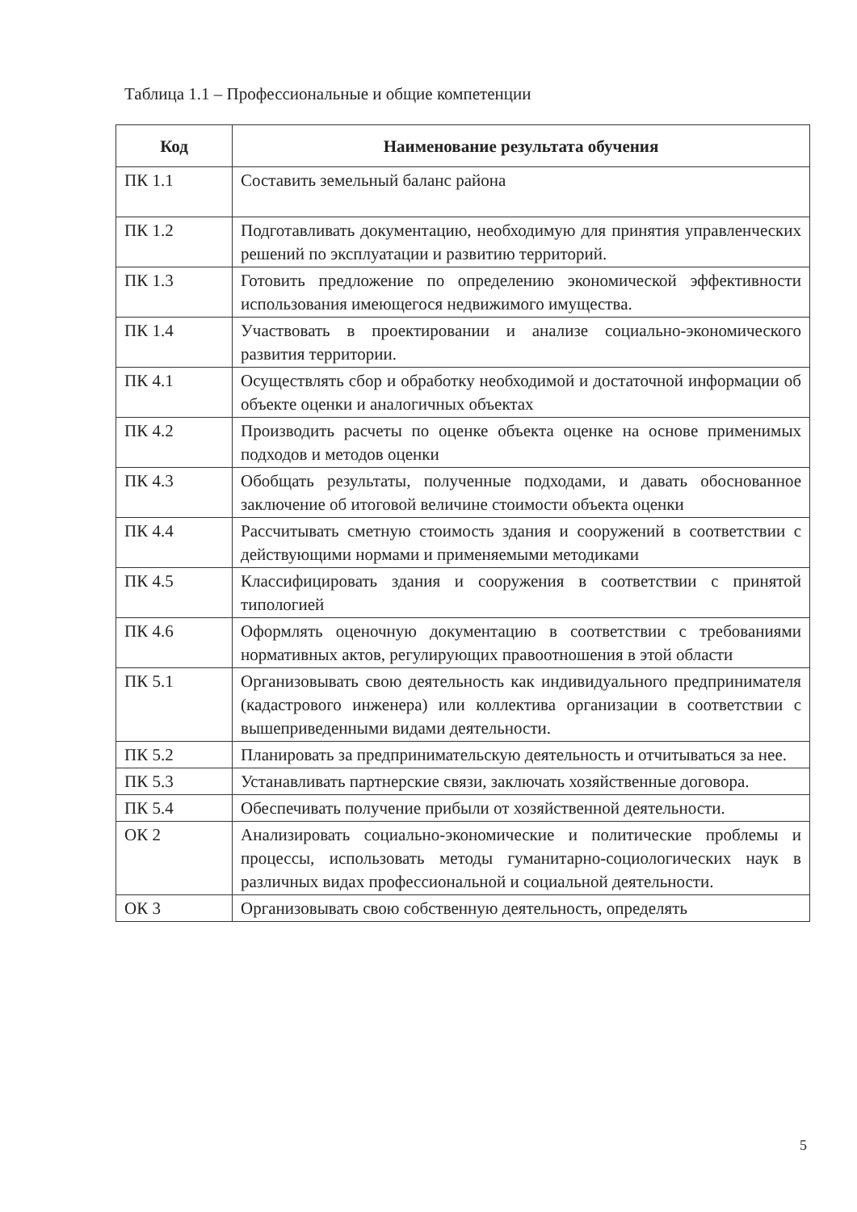Таблица 1.1 – Профессиональные и общие компетенции
| Код | Наименование результата обучения |
| --- | --- |
| ПК 1.1 | Составить земельный баланс района |
| ПК 1.2 | Подготавливать документацию, необходимую для принятия управленческих решений по эксплуатации и развитию территорий. |
| ПК 1.3 | Готовить предложение по определению экономической эффективности использования имеющегося недвижимого имущества. |
| ПК 1.4 | Участвовать в проектировании и анализе социально-экономического развития территории. |
| ПК 4.1 | Осуществлять сбор и обработку необходимой и достаточной информации об объекте оценки и аналогичных объектах |
| ПК 4.2 | Производить расчеты по оценке объекта оценке на основе применимых подходов и методов оценки |
| ПК 4.3 | Обобщать результаты, полученные подходами, и давать обоснованное заключение об итоговой величине стоимости объекта оценки |
| ПК 4.4 | Рассчитывать сметную стоимость здания и сооружений в соответствии с действующими нормами и применяемыми методиками |
| ПК 4.5 | Классифицировать здания и сооружения в соответствии с принятой типологией |
| ПК 4.6 | Оформлять оценочную документацию в соответствии с требованиями нормативных актов, регулирующих правоотношения в этой области |
| ПК 5.1 | Организовывать свою деятельность как индивидуального предпринимателя (кадастрового инженера) или коллектива организации в соответствии с вышеприведенными видами деятельности. |
| ПК 5.2 | Планировать за предпринимательскую деятельность и отчитываться за нее. |
| ПК 5.3 | Устанавливать партнерские связи, заключать хозяйственные договора. |
| ПК 5.4 | Обеспечивать получение прибыли от хозяйственной деятельности. |
| ОК 2 | Анализировать социально-экономические и политические проблемы и процессы, использовать методы гуманитарно-социологических наук в различных видах профессиональной и социальной деятельности. |
| ОК 3 | Организовывать свою собственную деятельность, определять |
5